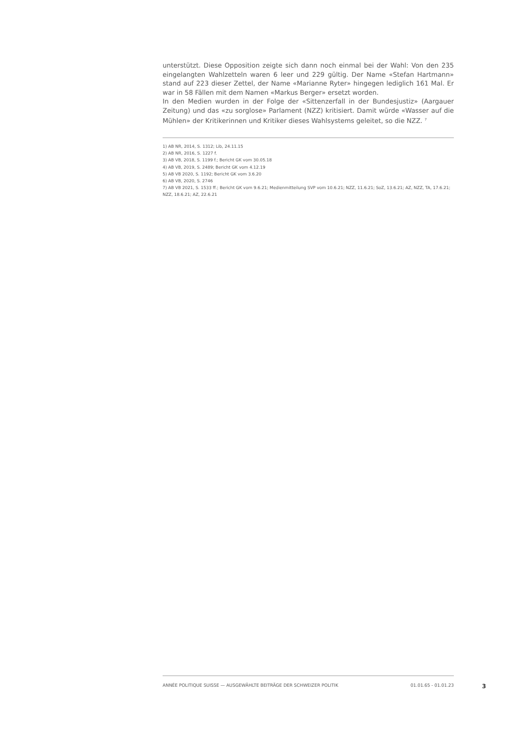unterstützt. Diese Opposition zeigte sich dann noch einmal bei der Wahl: Von den 235 eingelangten Wahlzetteln waren 6 leer und 229 gültig. Der Name «Stefan Hartmann» stand auf 223 dieser Zettel, der Name «Marianne Ryter» hingegen lediglich 161 Mal. Er war in 58 Fällen mit dem Namen «Markus Berger» ersetzt worden.
In den Medien wurden in der Folge der «Sittenzerfall in der Bundesjustiz» (Aargauer Zeitung) und das «zu sorglose» Parlament (NZZ) kritisiert. Damit würde «Wasser auf die Mühlen» der Kritikerinnen und Kritiker dieses Wahlsystems geleitet, so die NZZ. <sup>7</sup>
1) AB NR, 2014, S. 1312; Lib, 24.11.15
2) AB NR, 2016, S. 1227 f.
3) AB VB, 2018, S. 1199 f.; Bericht GK vom 30.05.18
4) AB VB, 2019, S. 2489; Bericht GK vom 4.12.19
5) AB VB 2020, S. 1192; Bericht GK vom 3.6.20
6) AB VB, 2020, S. 2746
7) AB VB 2021, S. 1533 ff.; Bericht GK vom 9.6.21; Medienmitteilung SVP vom 10.6.21; NZZ, 11.6.21; SoZ, 13.6.21; AZ, NZZ, TA, 17.6.21; NZZ, 18.6.21; AZ, 22.6.21
ANNÉE POLITIQUE SUISSE — AUSGEWÄHLTE BEITRÄGE DER SCHWEIZER POLITIK 01.01.65 - 01.01.23
3